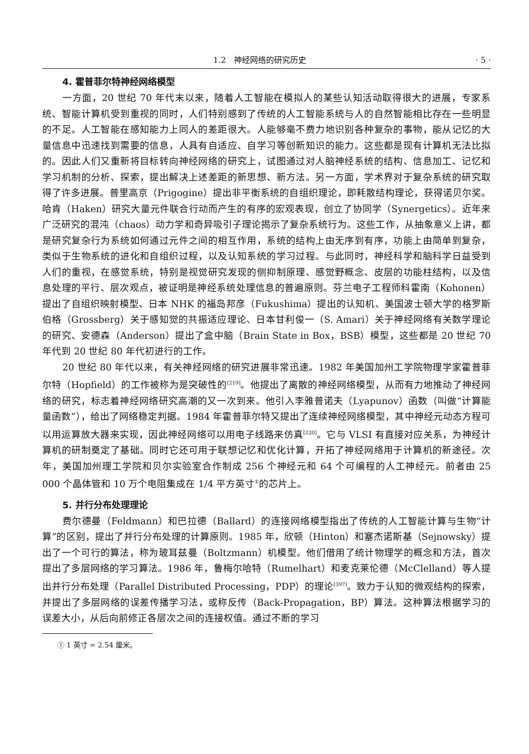1.2　神经网络的研究历史 · 5 ·
4. 霍普菲尔特神经网络模型
一方面，20 世纪 70 年代末以来，随着人工智能在模拟人的某些认知活动取得很大的进展，专家系统、智能计算机受到重视的同时，人们特别感到了传统的人工智能系统与人的自然智能相比存在一些明显的不足。人工智能在感知能力上同人的差距很大。人能够毫不费力地识别各种复杂的事物，能从记忆的大量信息中迅速找到需要的信息，人具有自适应、自学习等创新知识的能力。这些都是现有计算机无法比拟的。因此人们又重新将目标转向神经网络的研究上，试图通过对人脑神经系统的结构、信息加工、记忆和学习机制的分析、探索，提出解决上述差距的新思想、新方法。另一方面，学术界对于复杂系统的研究取得了许多进展。普里高京（Prigogine）提出非平衡系统的自组织理论，即耗散结构理论，获得诺贝尔奖。哈肯（Haken）研究大量元件联合行动而产生的有序的宏观表现，创立了协同学（Synergetics）。近年来广泛研究的混沌（chaos）动力学和奇异吸引子理论揭示了复杂系统行为。这些工作，从抽象意义上讲，都是研究复杂行为系统如何通过元件之间的相互作用，系统的结构上由无序到有序，功能上由简单到复杂，类似于生物系统的进化和自组织过程，以及认知系统的学习过程。与此同时，神经科学和脑科学日益受到人们的重视，在感觉系统，特别是视觉研究发现的侧抑制原理、感觉野概念、皮层的功能柱结构，以及信息处理的平行、层次观点，被证明是神经系统处理信息的普遍原则。芬兰电子工程师科霍南（Kohonen）提出了自组织映射模型、日本 NHK 的福岛邦彦（Fukushima）提出的认知机、美国波士顿大学的格罗斯伯格（Grossberg）关于感知觉的共振适应理论、日本甘利俊一（S. Amari）关于神经网络有关数学理论的研究、安德森（Anderson）提出了盒中脑（Brain State in Box，BSB）模型，这些都是 20 世纪 70 年代到 20 世纪 80 年代初进行的工作。
20 世纪 80 年代以来，有关神经网络的研究进展非常迅速。1982 年美国加州工学院物理学家霍普菲尔特（Hopfield）的工作被称为是突破性的<sup>[219]</sup>。他提出了离散的神经网络模型，从而有力地推动了神经网络的研究，标志着神经网络研究高潮的又一次到来。他引入李雅普诺夫（Lyapunov）函数（叫做“计算能量函数”），给出了网络稳定判据。1984 年霍普菲尔特又提出了连续神经网络模型，其中神经元动态方程可以用运算放大器来实现，因此神经网络可以用电子线路来仿真<sup>[220]</sup>。它与 VLSI 有直接对应关系，为神经计算机的研制奠定了基础。同时它还可用于联想记忆和优化计算，开拓了神经网络用于计算机的新途径。次年，美国加州理工学院和贝尔实验室合作制成 256 个神经元和 64 个可编程的人工神经元。前者由 25 000 个晶体管和 10 万个电阻集成在 1/4 平方英寸<sup>①</sup>的芯片上。
5. 并行分布处理理论
费尔德曼（Feldmann）和巴拉德（Ballard）的连接网络模型指出了传统的人工智能计算与生物“计算”的区别，提出了并行分布处理的计算原则。1985 年，欣顿（Hinton）和塞杰诺斯基（Sejnowsky）提出了一个可行的算法，称为玻耳兹曼（Boltzmann）机模型。他们借用了统计物理学的概念和方法，首次提出了多层网络的学习算法。1986 年，鲁梅尔哈特（Rumelhart）和麦克莱伦德（McClelland）等人提出并行分布处理（Parallel Distributed Processing，PDP）的理论<sup>[397]</sup>。致力于认知的微观结构的探索，并提出了多层网络的误差传播学习法，或称反传（Back-Propagation，BP）算法。这种算法根据学习的误差大小，从后向前修正各层次之间的连接权值。通过不断的学习
① 1 英寸 = 2.54 厘米。